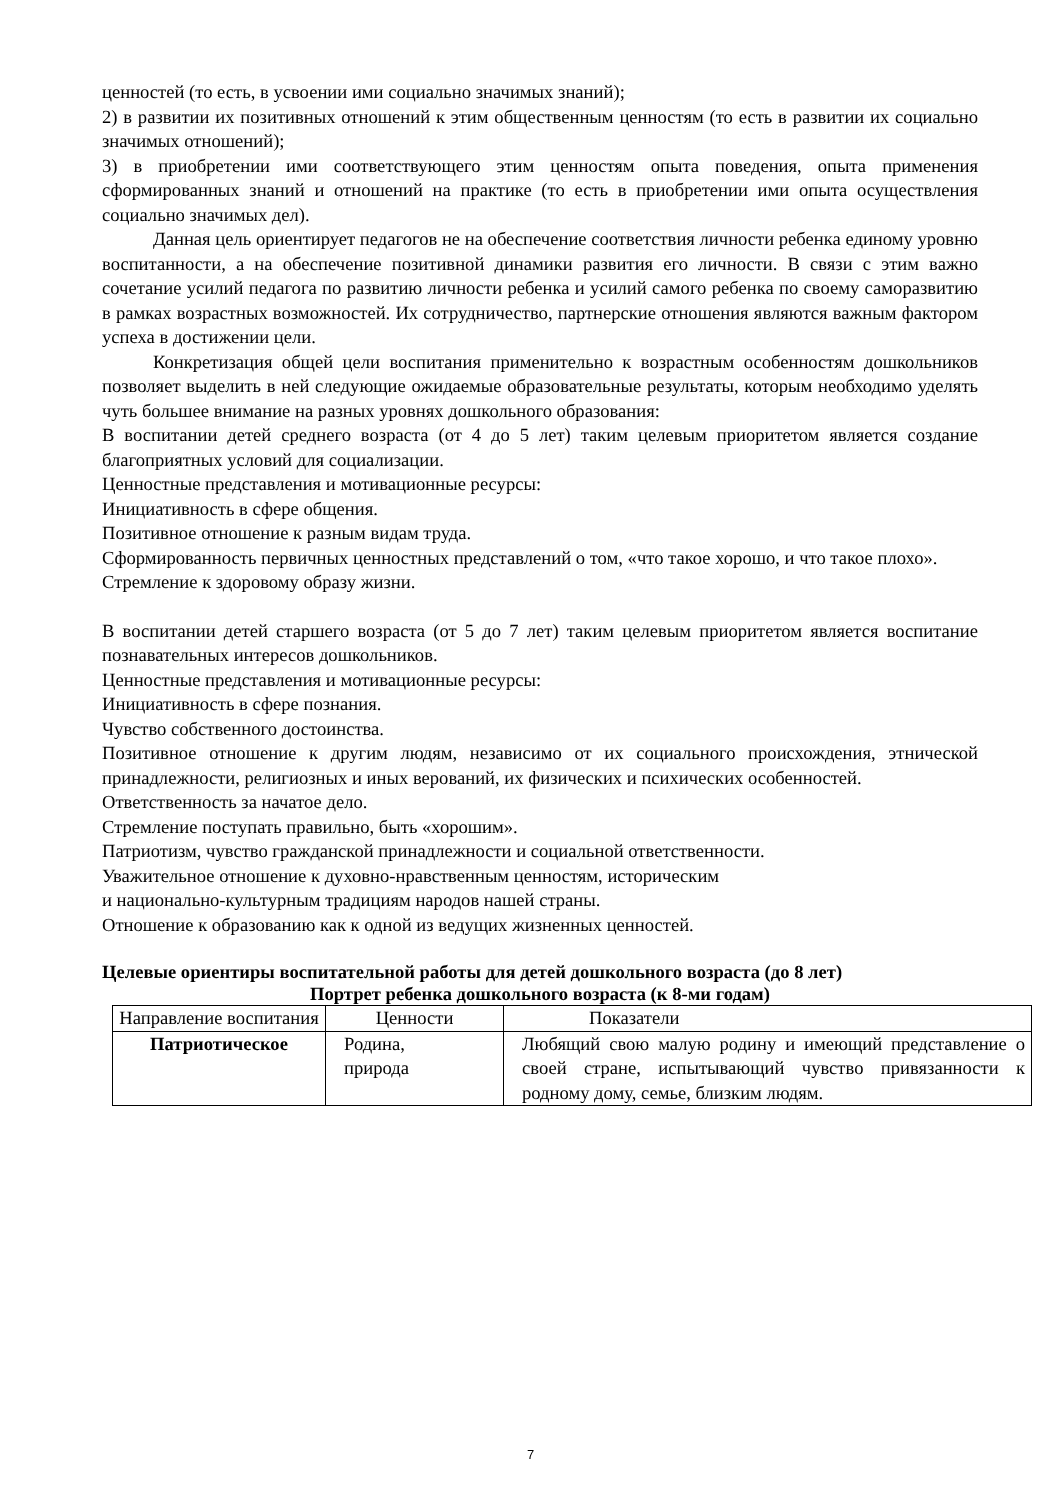ценностей (то есть, в усвоении ими социально значимых знаний);
2) в развитии их позитивных отношений к этим общественным ценностям (то есть в развитии их социально значимых отношений);
3) в приобретении ими соответствующего этим ценностям опыта поведения, опыта применения сформированных знаний и отношений на практике (то есть в приобретении ими опыта осуществления социально значимых дел).
Данная цель ориентирует педагогов не на обеспечение соответствия личности ребенка единому уровню воспитанности, а на обеспечение позитивной динамики развития его личности. В связи с этим важно сочетание усилий педагога по развитию личности ребенка и усилий самого ребенка по своему саморазвитию в рамках возрастных возможностей. Их сотрудничество, партнерские отношения являются важным фактором успеха в достижении цели.
Конкретизация общей цели воспитания применительно к возрастным особенностям дошкольников позволяет выделить в ней следующие ожидаемые образовательные результаты, которым необходимо уделять чуть большее внимание на разных уровнях дошкольного образования:
В воспитании детей среднего возраста (от 4 до 5 лет) таким целевым приоритетом является создание благоприятных условий для социализации.
Ценностные представления и мотивационные ресурсы:
Инициативность в сфере общения.
Позитивное отношение к разным видам труда.
Сформированность первичных ценностных представлений о том, «что такое хорошо, и что такое плохо».
Стремление к здоровому образу жизни.
В воспитании детей старшего возраста (от 5 до 7 лет) таким целевым приоритетом является воспитание познавательных интересов дошкольников.
Ценностные представления и мотивационные ресурсы:
Инициативность в сфере познания.
Чувство собственного достоинства.
Позитивное отношение к другим людям, независимо от их социального происхождения, этнической принадлежности, религиозных и иных верований, их физических и психических особенностей.
Ответственность за начатое дело.
Стремление поступать правильно, быть «хорошим».
Патриотизм, чувство гражданской принадлежности и социальной ответственности.
Уважительное отношение к духовно-нравственным ценностям, историческим
и национально-культурным традициям народов нашей страны.
Отношение к образованию как к одной из ведущих жизненных ценностей.
Целевые ориентиры воспитательной работы для детей дошкольного возраста (до 8 лет)
Портрет ребенка дошкольного возраста (к 8-ми годам)
| Направление воспитания | Ценности | Показатели |
| --- | --- | --- |
| Патриотическое | Родина, природа | Любящий свою малую родину и имеющий представление о своей стране, испытывающий чувство привязанности к родному дому, семье, близким людям. |
7